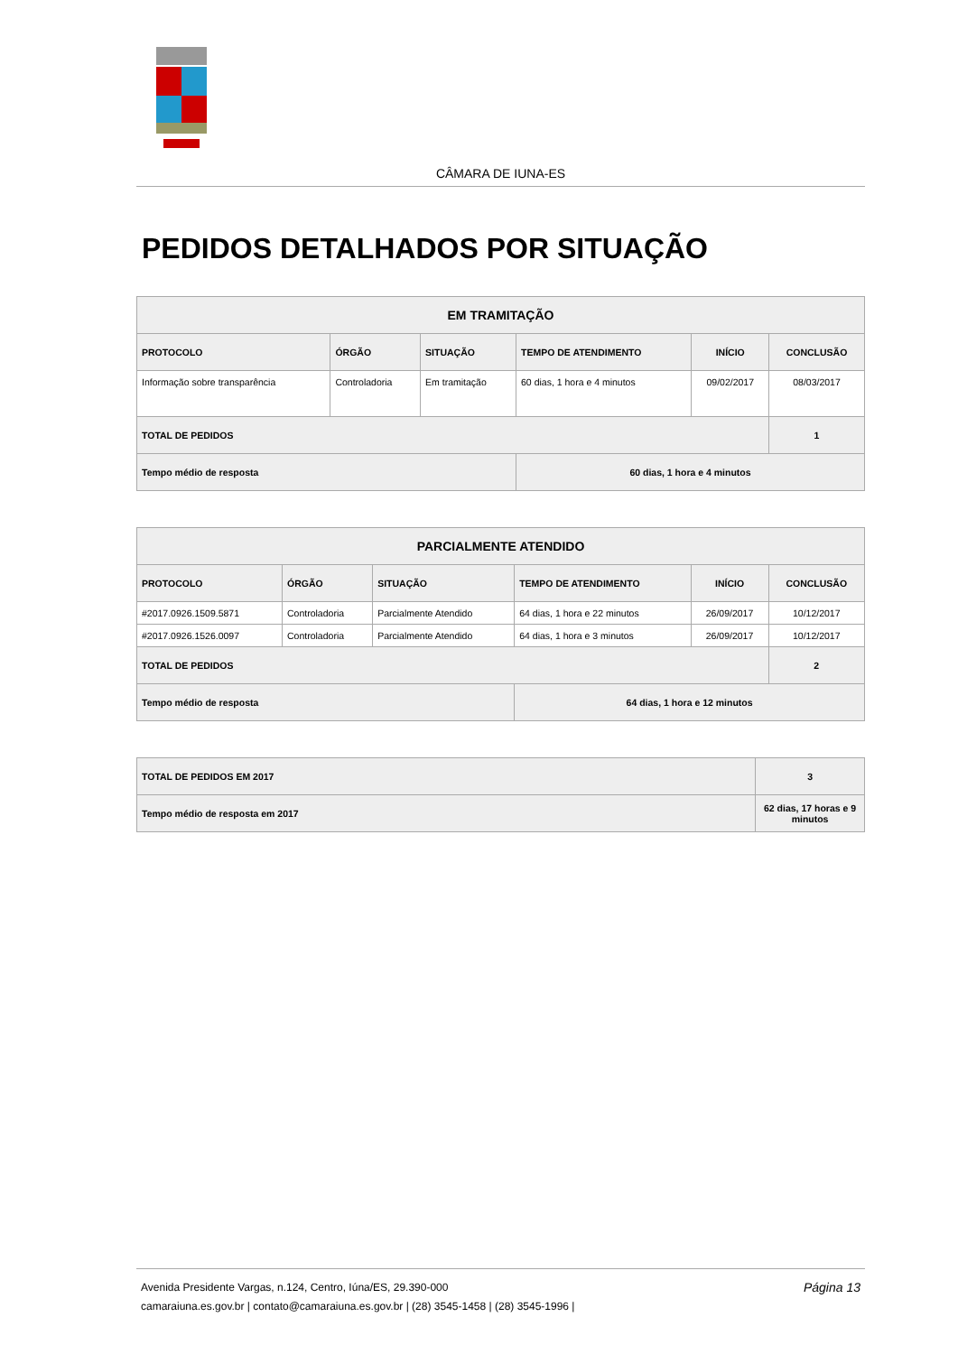CÂMARA DE IUNA-ES
PEDIDOS DETALHADOS POR SITUAÇÃO
| EM TRAMITAÇÃO | | | | | |
| --- | --- | --- | --- | --- | --- |
| PROTOCOLO | ÓRGÃO | SITUAÇÃO | TEMPO DE ATENDIMENTO | INÍCIO | CONCLUSÃO |
| Informação sobre transparência | Controladoria | Em tramitação | 60 dias, 1 hora e 4 minutos | 09/02/2017 | 08/03/2017 |
| TOTAL DE PEDIDOS | | | | | 1 |
| Tempo médio de resposta | | | 60 dias, 1 hora e 4 minutos | | |
| PARCIALMENTE ATENDIDO | | | | | |
| --- | --- | --- | --- | --- | --- |
| PROTOCOLO | ÓRGÃO | SITUAÇÃO | TEMPO DE ATENDIMENTO | INÍCIO | CONCLUSÃO |
| #2017.0926.1509.5871 | Controladoria | Parcialmente Atendido | 64 dias, 1 hora e 22 minutos | 26/09/2017 | 10/12/2017 |
| #2017.0926.1526.0097 | Controladoria | Parcialmente Atendido | 64 dias, 1 hora e 3 minutos | 26/09/2017 | 10/12/2017 |
| TOTAL DE PEDIDOS | | | | | 2 |
| Tempo médio de resposta | | | 64 dias, 1 hora e 12 minutos | | |
| TOTAL DE PEDIDOS EM 2017 | | 3 |
| Tempo médio de resposta em 2017 | 62 dias, 17 horas e 9 minutos | |
Página 13 Avenida Presidente Vargas, n.124, Centro, Iúna/ES, 29.390-000
camaraiuna.es.gov.br | contato@camaraiuna.es.gov.br | (28) 3545-1458 | (28) 3545-1996 |